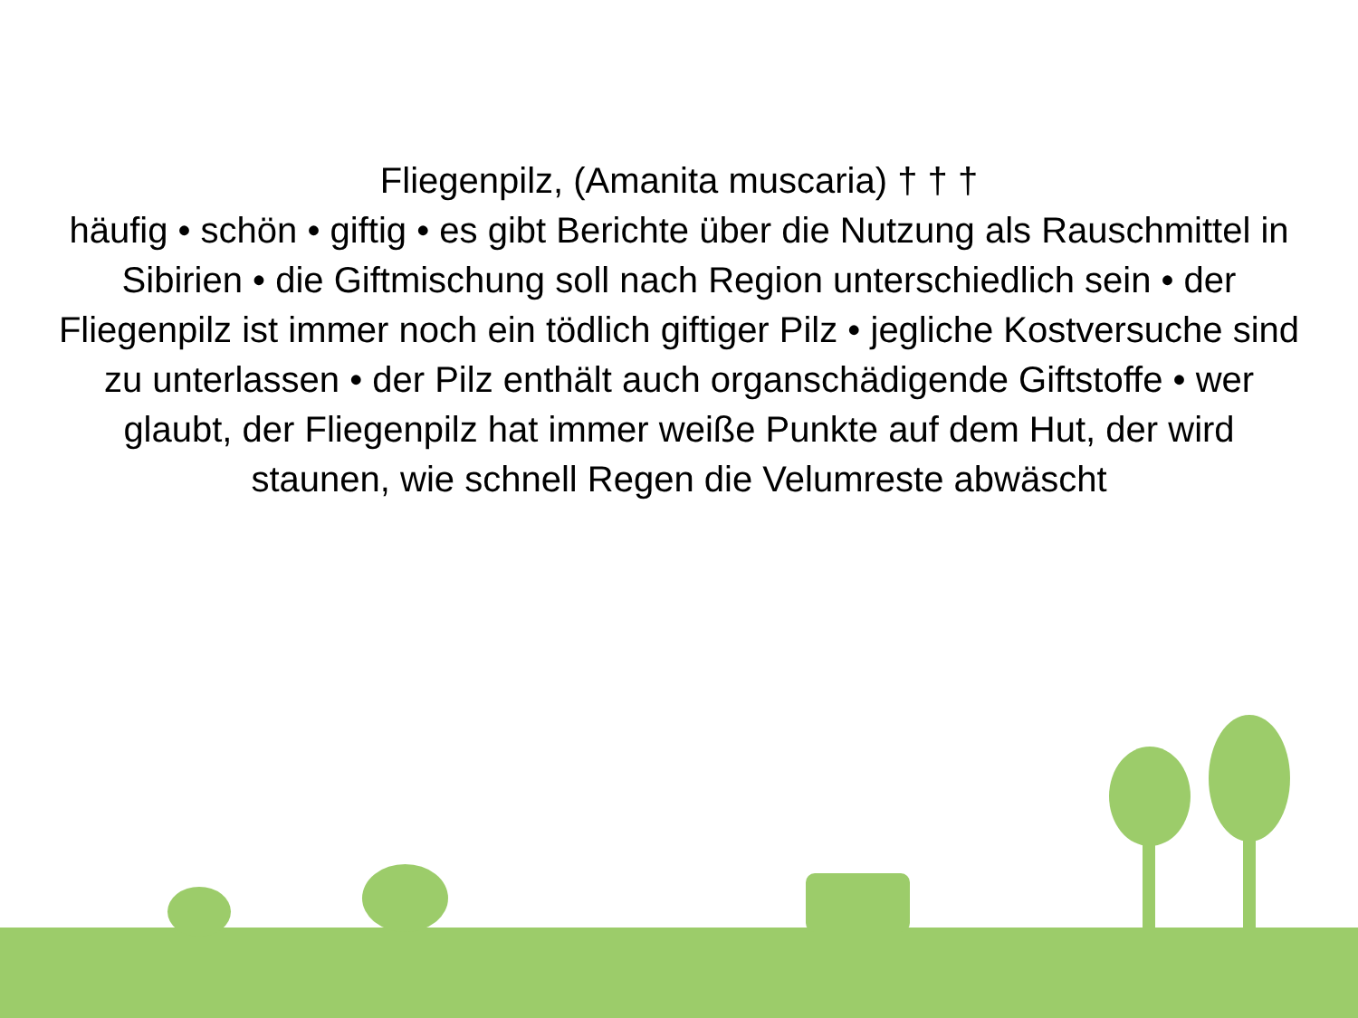Fliegenpilz, (Amanita muscaria) † † †
häufig • schön • giftig • es gibt Berichte über die Nutzung als Rauschmittel in Sibirien • die Giftmischung soll nach Region unterschiedlich sein • der Fliegenpilz ist immer noch ein tödlich giftiger Pilz • jegliche Kostversuche sind zu unterlassen • der Pilz enthält auch organschädigende Giftstoffe • wer glaubt, der Fliegenpilz hat immer weiße Punkte auf dem Hut, der wird staunen, wie schnell Regen die Velumreste abwäscht